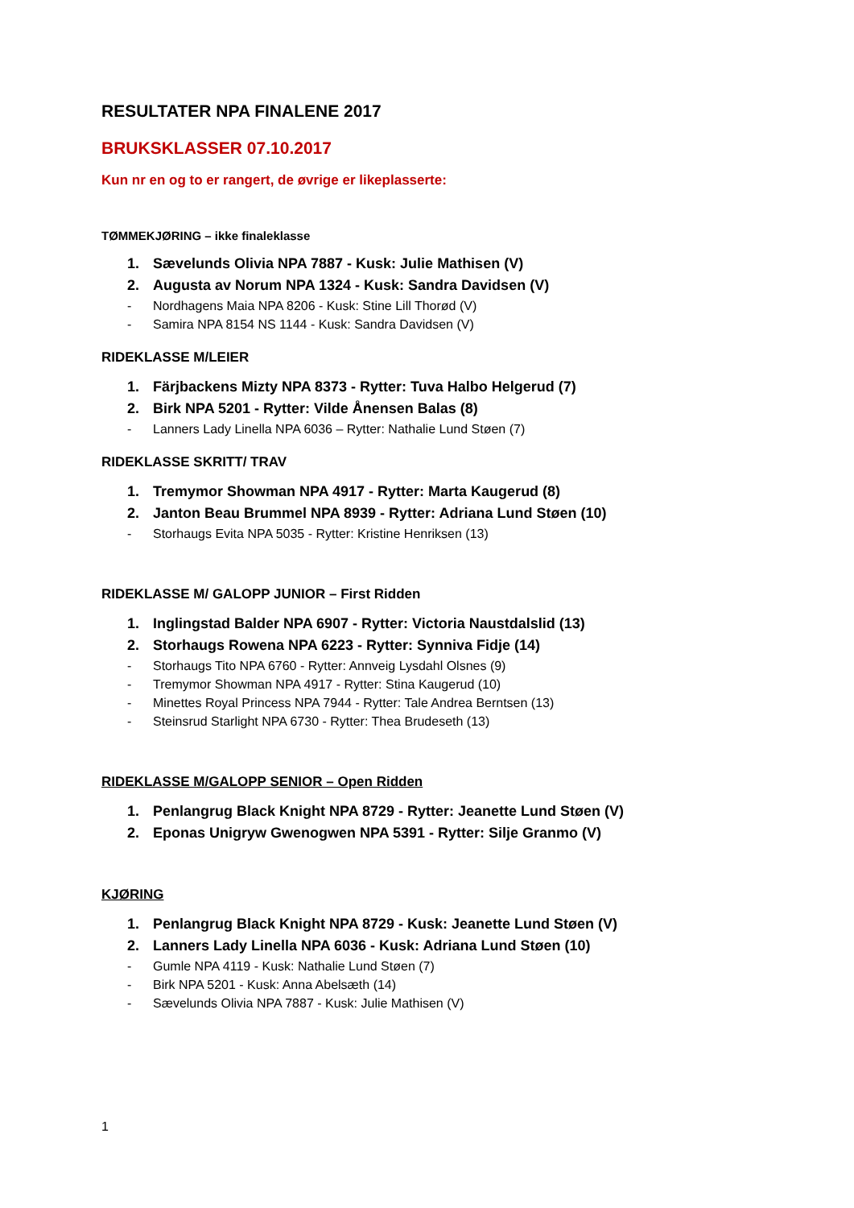RESULTATER NPA FINALENE 2017
BRUKSKLASSER 07.10.2017
Kun nr en og to er rangert, de øvrige er likeplasserte:
TØMMEKJØRING – ikke finaleklasse
1. Sævelunds Olivia NPA 7887 - Kusk: Julie Mathisen (V)
2. Augusta av Norum NPA 1324 - Kusk: Sandra Davidsen (V)
- Nordhagens Maia NPA 8206 - Kusk: Stine Lill Thorød (V)
- Samira NPA 8154 NS 1144 - Kusk: Sandra Davidsen (V)
RIDEKLASSE M/LEIER
1. Färjbackens Mizty NPA 8373 - Rytter: Tuva Halbo Helgerud (7)
2. Birk NPA 5201 - Rytter: Vilde Ånensen Balas (8)
- Lanners Lady Linella NPA 6036 – Rytter: Nathalie Lund Støen (7)
RIDEKLASSE SKRITT/ TRAV
1. Tremymor Showman NPA 4917 - Rytter: Marta Kaugerud (8)
2. Janton Beau Brummel NPA 8939 - Rytter: Adriana Lund Støen (10)
- Storhaugs Evita NPA 5035 - Rytter: Kristine Henriksen (13)
RIDEKLASSE M/ GALOPP JUNIOR – First Ridden
1. Inglingstad Balder NPA 6907 - Rytter: Victoria Naustdalslid (13)
2. Storhaugs Rowena NPA 6223 - Rytter: Synniva Fidje (14)
- Storhaugs Tito NPA 6760 - Rytter: Annveig Lysdahl Olsnes (9)
- Tremymor Showman NPA 4917 - Rytter: Stina Kaugerud (10)
- Minettes Royal Princess NPA 7944 - Rytter: Tale Andrea Berntsen (13)
- Steinsrud Starlight NPA 6730 - Rytter: Thea Brudeseth (13)
RIDEKLASSE M/GALOPP SENIOR – Open Ridden
1. Penlangrug Black Knight NPA 8729 - Rytter: Jeanette Lund Støen (V)
2. Eponas Unigryw Gwenogwen NPA 5391 - Rytter: Silje Granmo (V)
KJØRING
1. Penlangrug Black Knight NPA 8729 - Kusk: Jeanette Lund Støen (V)
2. Lanners Lady Linella NPA 6036 - Kusk: Adriana Lund Støen (10)
- Gumle NPA 4119 - Kusk: Nathalie Lund Støen (7)
- Birk NPA 5201 - Kusk: Anna Abelsæth (14)
- Sævelunds Olivia NPA 7887 - Kusk: Julie Mathisen (V)
1